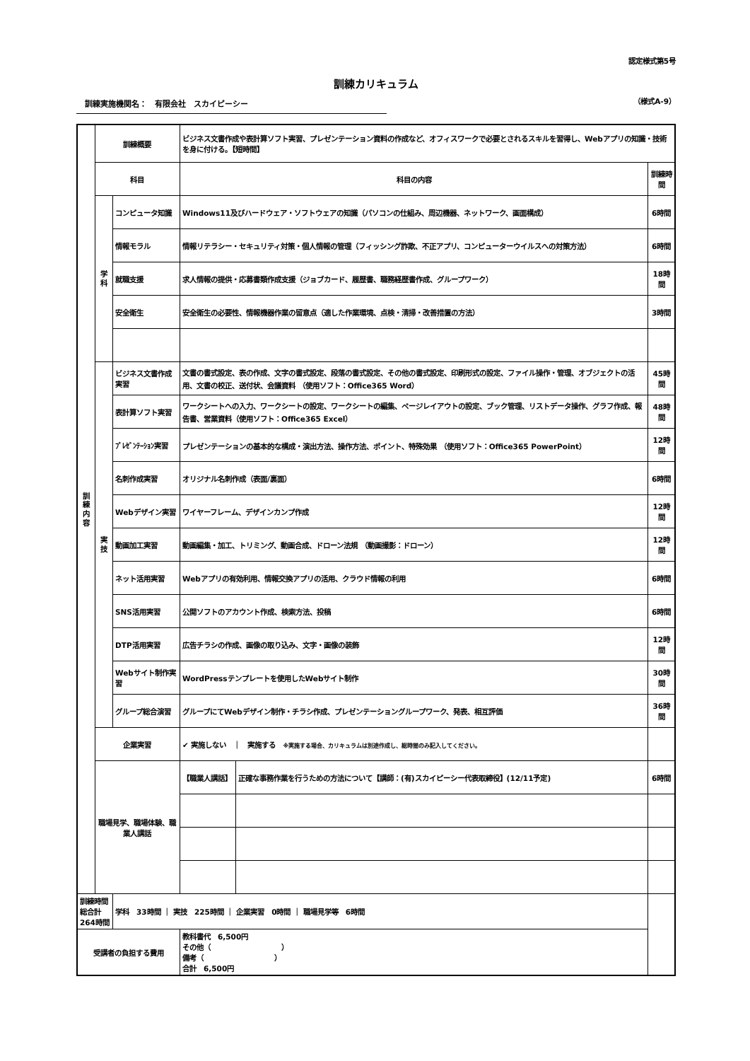認定様式第5号
訓練カリキュラム
訓練実施機関名：　有限会社　スカイピーシー
（様式A-9）
| 訓 練 内 容 | 訓練概要 | | ビジネス文書作成や表計算ソフト実習、プレゼンテーション資料の作成など、オフィスワークで必要とされるスキルを習得し、Webアプリの知識・技術を身に付ける。【短時間】 | | |
| | 科目 | | 科目の内容 | | 訓練時間 |
| | 学 科 | コンピュータ知識 | Windows11及びハードウェア・ソフトウェアの知識（パソコンの仕組み、周辺機器、ネットワーク、画面構成） | | 6時間 |
| | | 情報モラル | 情報リテラシー・セキュリティ対策・個人情報の管理（フィッシング詐欺、不正アプリ、コンピューターウイルスへの対策方法） | | 6時間 |
| | | 就職支援 | 求人情報の提供・応募書類作成支援（ジョブカード、履歴書、職務経歴書作成、グループワーク） | | 18時間 |
| | | 安全衛生 | 安全衛生の必要性、情報機器作業の留意点（適した作業環境、点検・清掃・改善措置の方法） | | 3時間 |
| | 実 技 | ビジネス文書作成実習 | 文書の書式設定、表の作成、文字の書式設定、段落の書式設定、その他の書式設定、印刷形式の設定、ファイル操作・管理、オブジェクトの活用、文書の校正、送付状、会議資料 （使用ソフト：Office365 Word） | | 45時間 |
| | | 表計算ソフト実習 | ワークシートへの入力、ワークシートの設定、ワークシートの編集、ページレイアウトの設定、ブック管理、リストデータ操作、グラフ作成、報告書、営業資料（使用ソフト：Office365 Excel） | | 48時間 |
| | | ﾌﾟﾚｾﾞﾝﾃｰｼｮﾝ実習 | プレゼンテーションの基本的な構成・演出方法、操作方法、ポイント、特殊効果 （使用ソフト：Office365 PowerPoint） | | 12時間 |
| | | 名刺作成実習 | オリジナル名刺作成（表面/裏面） | | 6時間 |
| | | Webデザイン実習 | ワイヤーフレーム、デザインカンプ作成 | | 12時間 |
| | | 動画加工実習 | 動画編集・加工、トリミング、動画合成、ドローン法規 （動画撮影：ドローン） | | 12時間 |
| | | ネット活用実習 | Webアプリの有効利用、情報交換アプリの活用、クラウド情報の利用 | | 6時間 |
| | | SNS活用実習 | 公開ソフトのアカウント作成、検索方法、投稿 | | 6時間 |
| | | DTP活用実習 | 広告チラシの作成、画像の取り込み、文字・画像の装飾 | | 12時間 |
| | | Webサイト制作実習 | WordPressテンプレートを使用したWebサイト制作 | | 30時間 |
| | | グループ総合演習 | グループにてWebデザイン制作・チラシ作成、プレゼンテーショングループワーク、発表、相互評価 | | 36時間 |
| | 企業実習 | | ✔ 実施しない ｜ 実施する ※実施する場合、カリキュラムは別途作成し、総時間のみ記入してください。 | | |
| | 職場見学、職場体験、職業人講話 | | 【職業人講話】 | 正確な事務作業を行うための方法について【講師：(有)スカイピーシー代表取締役】(12/11予定) | 6時間 |
| 訓練時間総合計 264時間 | | 学科 33時間 ｜ 実技 225時間 ｜ 企業実習 0時間 ｜ 職場見学等 6時間 | | | |
| 受講者の負担する費用 | | | 教科書代 6,500円 その他（ ） 備考（ ） 合計 6,500円 | | |